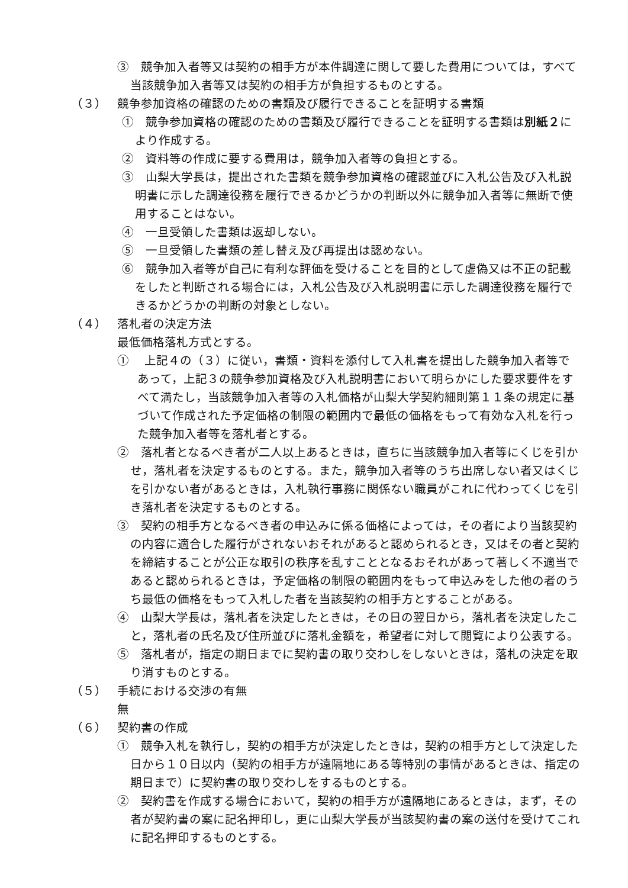③　競争加入者等又は契約の相手方が本件調達に関して要した費用については，すべて当該競争加入者等又は契約の相手方が負担するものとする。
（３） 競争参加資格の確認のための書類及び履行できることを証明する書類
①　競争参加資格の確認のための書類及び履行できることを証明する書類は別紙２により作成する。
②　資料等の作成に要する費用は，競争加入者等の負担とする。
③　山梨大学長は，提出された書類を競争参加資格の確認並びに入札公告及び入札説明書に示した調達役務を履行できるかどうかの判断以外に競争加入者等に無断で使用することはない。
④　一旦受領した書類は返却しない。
⑤　一旦受領した書類の差し替え及び再提出は認めない。
⑥　競争加入者等が自己に有利な評価を受けることを目的として虚偽又は不正の記載をしたと判断される場合には，入札公告及び入札説明書に示した調達役務を履行できるかどうかの判断の対象としない。
（４） 落札者の決定方法
最低価格落札方式とする。
①　 上記４の（３）に従い，書類・資料を添付して入札書を提出した競争加入者等であって，上記３の競争参加資格及び入札説明書において明らかにした要求要件をすべて満たし，当該競争加入者等の入札価格が山梨大学契約細則第１１条の規定に基づいて作成された予定価格の制限の範囲内で最低の価格をもって有効な入札を行った競争加入者等を落札者とする。
②　落札者となるべき者が二人以上あるときは，直ちに当該競争加入者等にくじを引かせ，落札者を決定するものとする。また，競争加入者等のうち出席しない者又はくじを引かない者があるときは，入札執行事務に関係ない職員がこれに代わってくじを引き落札者を決定するものとする。
③　契約の相手方となるべき者の申込みに係る価格によっては，その者により当該契約の内容に適合した履行がされないおそれがあると認められるとき，又はその者と契約を締結することが公正な取引の秩序を乱すこととなるおそれがあって著しく不適当であると認められるときは，予定価格の制限の範囲内をもって申込みをした他の者のうち最低の価格をもって入札した者を当該契約の相手方とすることがある。
④　山梨大学長は，落札者を決定したときは，その日の翌日から，落札者を決定したこと，落札者の氏名及び住所並びに落札金額を，希望者に対して閲覧により公表する。
⑤　落札者が，指定の期日までに契約書の取り交わしをしないときは，落札の決定を取り消すものとする。
（５） 手続における交渉の有無
無
（６） 契約書の作成
①　競争入札を執行し，契約の相手方が決定したときは，契約の相手方として決定した日から１０日以内（契約の相手方が遠隔地にある等特別の事情があるときは、指定の期日まで）に契約書の取り交わしをするものとする。
②　契約書を作成する場合において，契約の相手方が遠隔地にあるときは，まず，その者が契約書の案に記名押印し，更に山梨大学長が当該契約書の案の送付を受けてこれに記名押印するものとする。